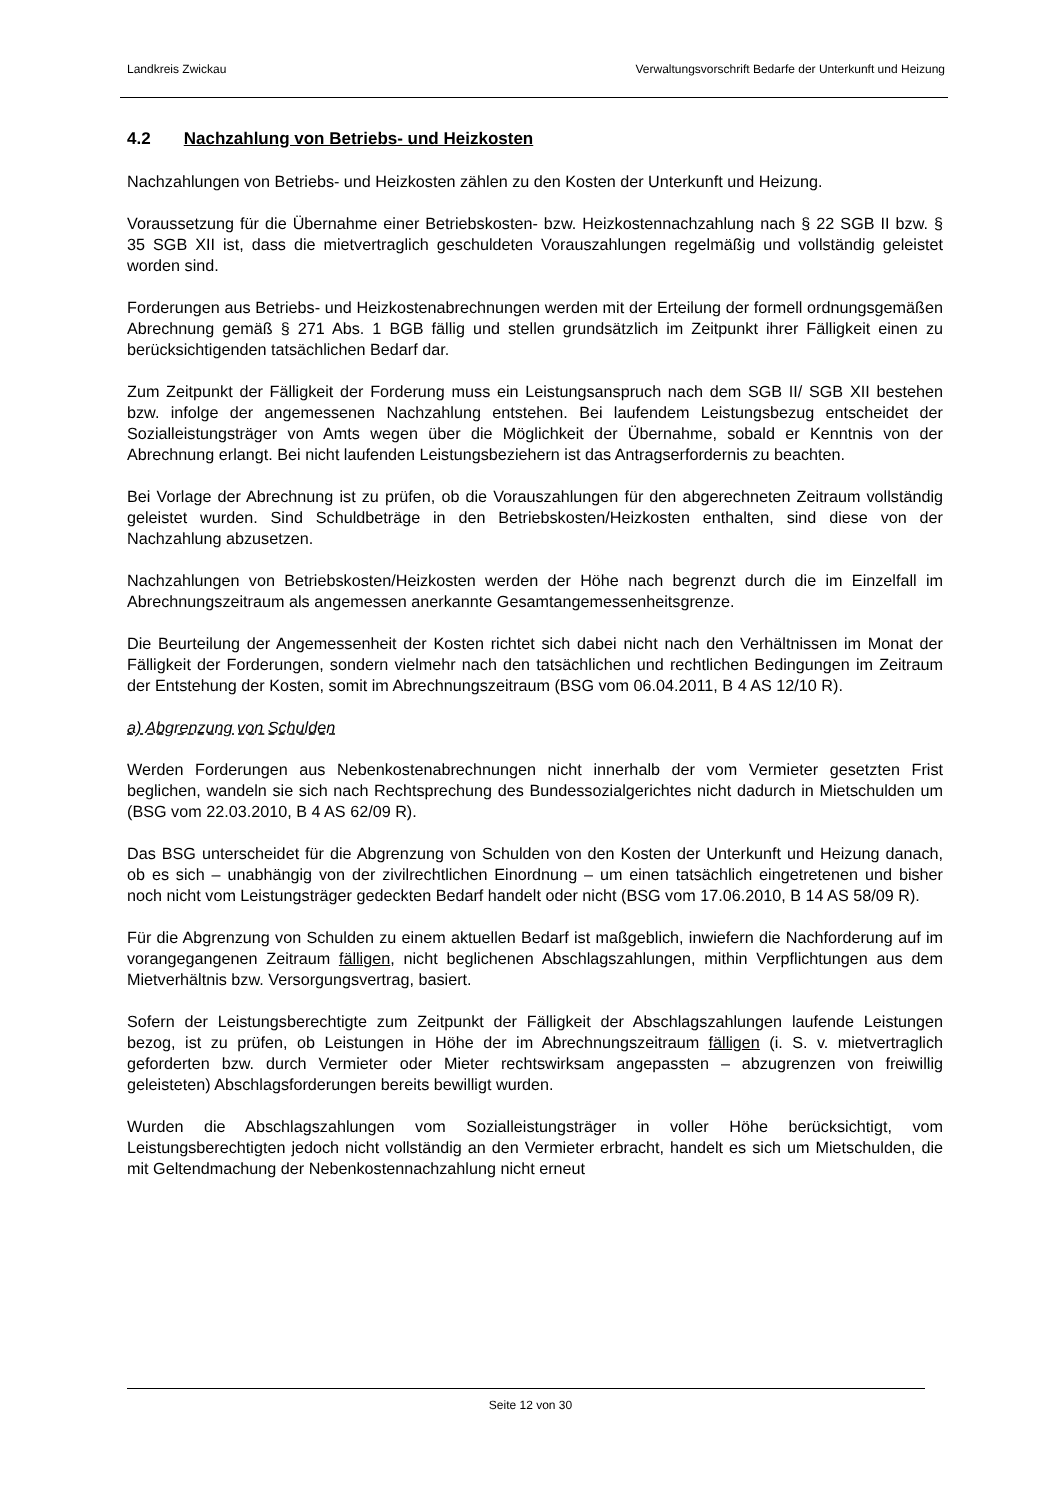Landkreis Zwickau Verwaltungsvorschrift Bedarfe der Unterkunft und Heizung
4.2 Nachzahlung von Betriebs- und Heizkosten
Nachzahlungen von Betriebs- und Heizkosten zählen zu den Kosten der Unterkunft und Heizung.
Voraussetzung für die Übernahme einer Betriebskosten- bzw. Heizkostennachzahlung nach § 22 SGB II bzw. § 35 SGB XII ist, dass die mietvertraglich geschuldeten Vorauszahlungen regelmäßig und vollständig geleistet worden sind.
Forderungen aus Betriebs- und Heizkostenabrechnungen werden mit der Erteilung der formell ordnungsgemäßen Abrechnung gemäß § 271 Abs. 1 BGB fällig und stellen grundsätzlich im Zeitpunkt ihrer Fälligkeit einen zu berücksichtigenden tatsächlichen Bedarf dar.
Zum Zeitpunkt der Fälligkeit der Forderung muss ein Leistungsanspruch nach dem SGB II/ SGB XII bestehen bzw. infolge der angemessenen Nachzahlung entstehen. Bei laufendem Leistungsbezug entscheidet der Sozialleistungsträger von Amts wegen über die Möglichkeit der Übernahme, sobald er Kenntnis von der Abrechnung erlangt. Bei nicht laufenden Leistungsbeziehern ist das Antragserfordernis zu beachten.
Bei Vorlage der Abrechnung ist zu prüfen, ob die Vorauszahlungen für den abgerechneten Zeitraum vollständig geleistet wurden. Sind Schuldbeträge in den Betriebskosten/Heizkosten enthalten, sind diese von der Nachzahlung abzusetzen.
Nachzahlungen von Betriebskosten/Heizkosten werden der Höhe nach begrenzt durch die im Einzelfall im Abrechnungszeitraum als angemessen anerkannte Gesamtangemessenheitsgrenze.
Die Beurteilung der Angemessenheit der Kosten richtet sich dabei nicht nach den Verhältnissen im Monat der Fälligkeit der Forderungen, sondern vielmehr nach den tatsächlichen und rechtlichen Bedingungen im Zeitraum der Entstehung der Kosten, somit im Abrechnungszeitraum (BSG vom 06.04.2011, B 4 AS 12/10 R).
a) Abgrenzung von Schulden
Werden Forderungen aus Nebenkostenabrechnungen nicht innerhalb der vom Vermieter gesetzten Frist beglichen, wandeln sie sich nach Rechtsprechung des Bundessozialgerichtes nicht dadurch in Mietschulden um (BSG vom 22.03.2010, B 4 AS 62/09 R).
Das BSG unterscheidet für die Abgrenzung von Schulden von den Kosten der Unterkunft und Heizung danach, ob es sich – unabhängig von der zivilrechtlichen Einordnung – um einen tatsächlich eingetretenen und bisher noch nicht vom Leistungsträger gedeckten Bedarf handelt oder nicht (BSG vom 17.06.2010, B 14 AS 58/09 R).
Für die Abgrenzung von Schulden zu einem aktuellen Bedarf ist maßgeblich, inwiefern die Nachforderung auf im vorangegangenen Zeitraum fälligen, nicht beglichenen Abschlagszahlungen, mithin Verpflichtungen aus dem Mietverhältnis bzw. Versorgungsvertrag, basiert.
Sofern der Leistungsberechtigte zum Zeitpunkt der Fälligkeit der Abschlagszahlungen laufende Leistungen bezog, ist zu prüfen, ob Leistungen in Höhe der im Abrechnungszeitraum fälligen (i. S. v. mietvertraglich geforderten bzw. durch Vermieter oder Mieter rechtswirksam angepassten – abzugrenzen von freiwillig geleisteten) Abschlagsforderungen bereits bewilligt wurden.
Wurden die Abschlagszahlungen vom Sozialleistungsträger in voller Höhe berücksichtigt, vom Leistungsberechtigten jedoch nicht vollständig an den Vermieter erbracht, handelt es sich um Mietschulden, die mit Geltendmachung der Nebenkostennachzahlung nicht erneut
Seite 12 von 30